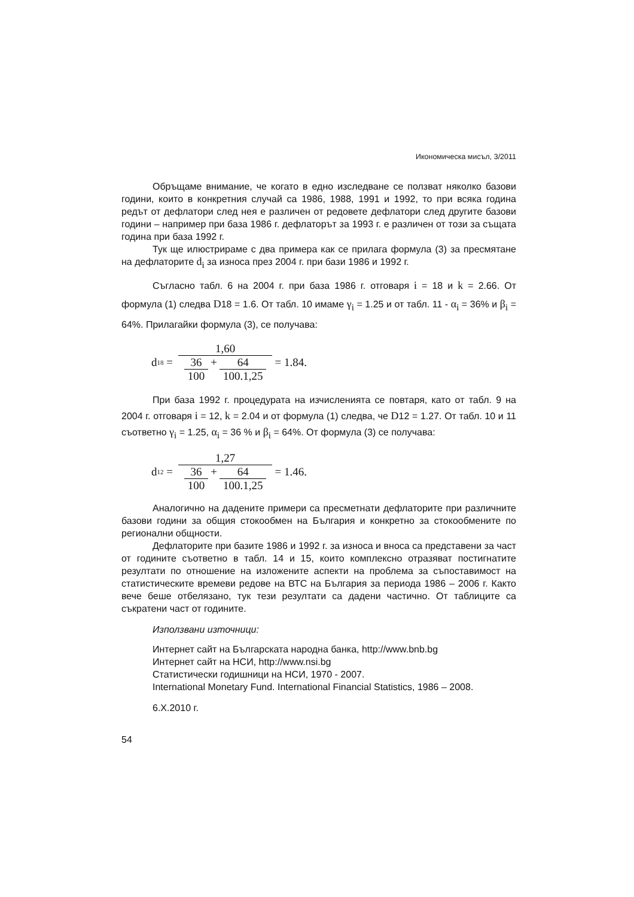Икономическа мисъл, 3/2011
Обръщаме внимание, че когато в едно изследване се ползват няколко базови години, които в конкретния случай са 1986, 1988, 1991 и 1992, то при всяка година редът от дефлатори след нея е различен от редовете дефлатори след другите базови години – например при база 1986 г. дефлаторът за 1993 г. е различен от този за същата година при база 1992 г.
Тук ще илюстрираме с два примера как се прилага формула (3) за пресмятане на дефлаторите d<sub>i</sub> за износа през 2004 г. при бази 1986 и 1992 г.
Съгласно табл. 6 на 2004 г. при база 1986 г. отговаря i = 18 и k = 2.66. От формула (1) следва D18 = 1.6. От табл. 10 имаме γ<sub>i</sub> = 1.25 и от табл. 11 - α<sub>i</sub> = 36% и β<sub>i</sub> = 64%. Прилагайки формула (3), се получава:
d<sub>18</sub> = 1,60 36 100 + 64 100.1,25 = 1.84.
При база 1992 г. процедурата на изчисленията се повтаря, като от табл. 9 на 2004 г. отговаря i = 12, k = 2.04 и от формула (1) следва, че D12 = 1.27. От табл. 10 и 11 съответно γ<sub>i</sub> = 1.25, α<sub>i</sub> = 36 % и β<sub>i</sub> = 64%. От формула (3) се получава:
d<sub>12</sub> = 1,27 36 100 + 64 100.1,25 = 1.46.
Аналогично на дадените примери са пресметнати дефлаторите при различните базови години за общия стокообмен на България и конкретно за стокообмените по регионални общности.
Дефлаторите при базите 1986 и 1992 г. за износа и вноса са представени за част от годините съответно в табл. 14 и 15, които комплексно отразяват постигнатите резултати по отношение на изложените аспекти на проблема за съпоставимост на статистическите времеви редове на ВТС на България за периода 1986 – 2006 г. Както вече беше отбелязано, тук тези резултати са дадени частично. От таблиците са съкратени част от годините.
Използвани източници:
Интернет сайт на Българската народна банка, http://www.bnb.bg
Интернет сайт на НСИ, http://www.nsi.bg
Статистически годишници на НСИ, 1970 - 2007.
International Monetary Fund. International Financial Statistics, 1986 – 2008.
6.X.2010 г.
54